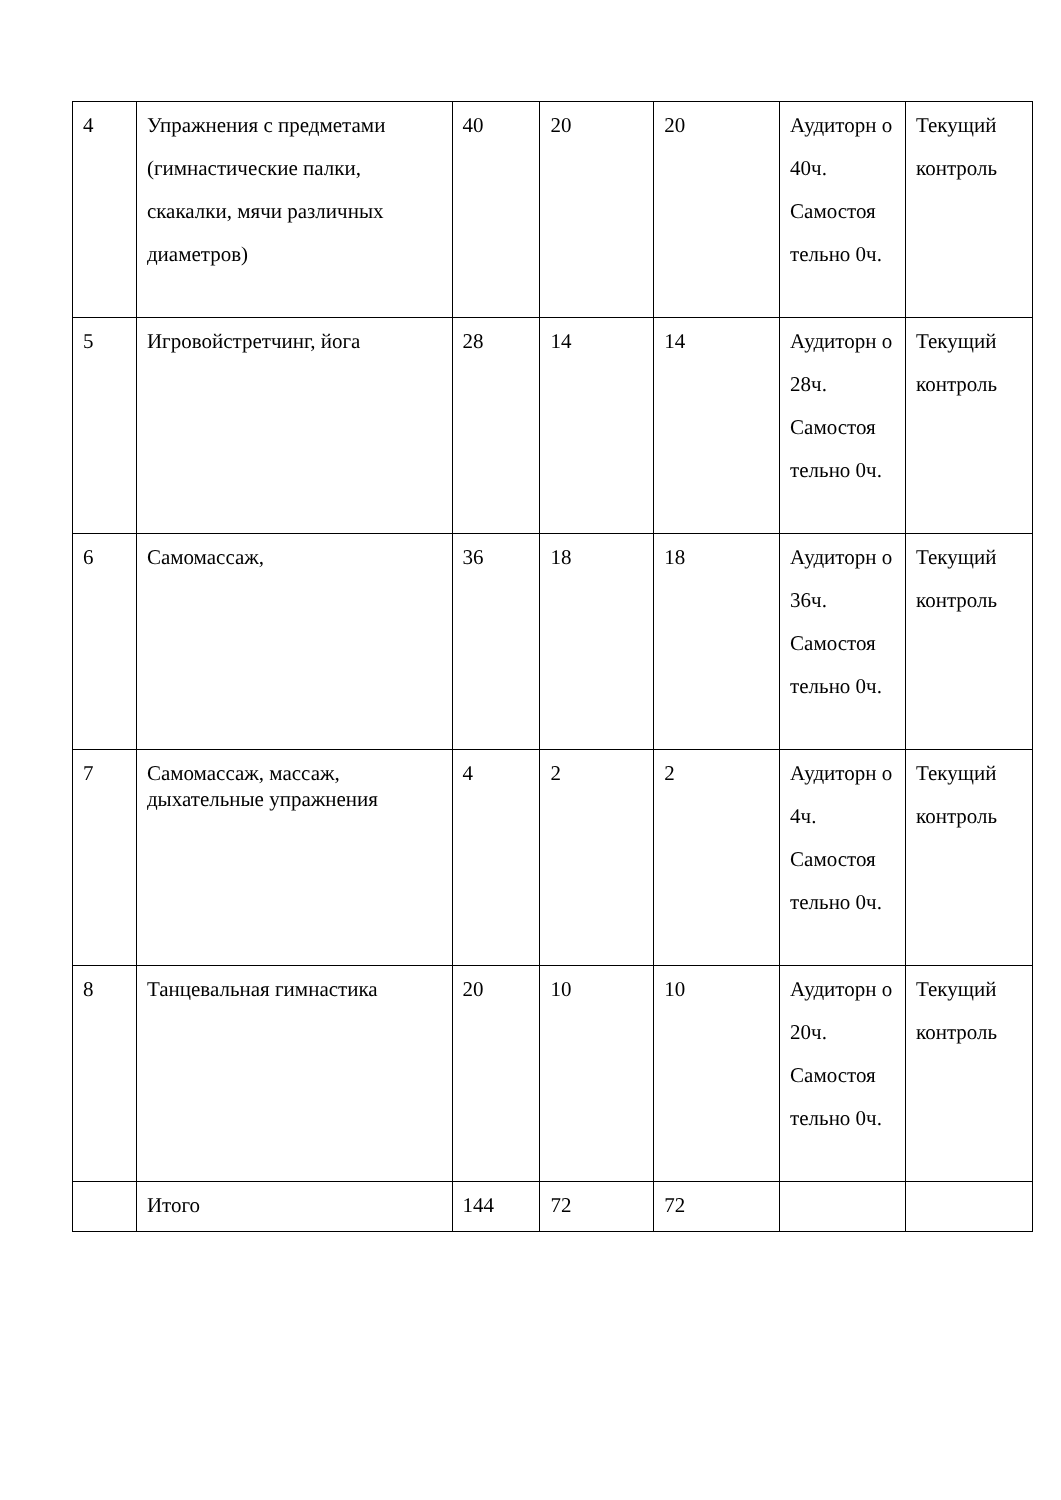| 4 | Упражнения с предметами (гимнастические палки, скакалки, мячи различных диаметров) | 40 | 20 | 20 | Аудиторн о 40ч. Самостоя тельно 0ч. | Текущий контроль |
| 5 | Игровойстретчинг, йога | 28 | 14 | 14 | Аудиторн о 28ч. Самостоя тельно 0ч. | Текущий контроль |
| 6 | Самомассаж, | 36 | 18 | 18 | Аудиторн о 36ч. Самостоя тельно 0ч. | Текущий контроль |
| 7 | Самомассаж, массаж, дыхательные упражнения | 4 | 2 | 2 | Аудиторн о 4ч. Самостоя тельно 0ч. | Текущий контроль |
| 8 | Танцевальная гимнастика | 20 | 10 | 10 | Аудиторн о 20ч. Самостоя тельно 0ч. | Текущий контроль |
| | Итого | 144 | 72 | 72 | | |